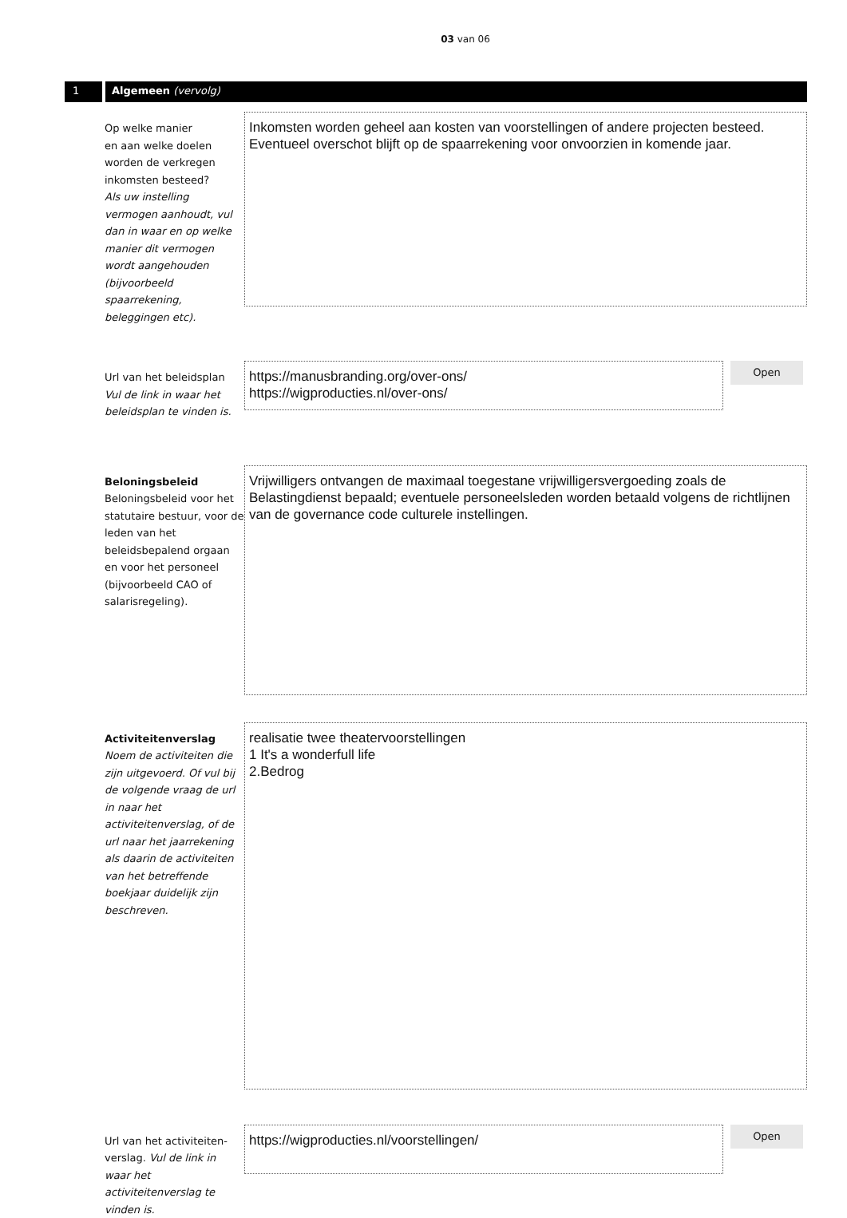03 van 06
1 Algemeen (vervolg)
Op welke manier
en aan welke doelen
worden de verkregen
inkomsten besteed?
Als uw instelling vermogen aanhoudt, vul dan in waar en op welke manier dit vermogen wordt aangehouden (bijvoorbeeld spaarrekening, beleggingen etc).
Inkomsten worden geheel aan kosten van voorstellingen of andere projecten besteed. Eventueel overschot blijft op de spaarrekening voor onvoorzien in komende jaar.
Url van het beleidsplan
Vul de link in waar het beleidsplan te vinden is.
https://manusbranding.org/over-ons/
https://wigproducties.nl/over-ons/
Open
Beloningsbeleid
Beloningsbeleid voor het statutaire bestuur, voor de leden van het beleidsbepalend orgaan en voor het personeel (bijvoorbeeld CAO of salarisregeling).
Vrijwilligers ontvangen de maximaal toegestane vrijwilligersvergoeding zoals de Belastingdienst bepaald; eventuele personeelsleden worden betaald volgens de richtlijnen van de governance code culturele instellingen.
Activiteitenverslag
Noem de activiteiten die zijn uitgevoerd. Of vul bij de volgende vraag de url in naar het activiteitenverslag, of de url naar het jaarrekening als daarin de activiteiten van het betreffende boekjaar duidelijk zijn beschreven.
realisatie twee theatervoorstellingen
1 It's a wonderfull life
2.Bedrog
Url van het activiteiten-verslag. Vul de link in waar het activiteitenverslag te vinden is.
https://wigproducties.nl/voorstellingen/
Open